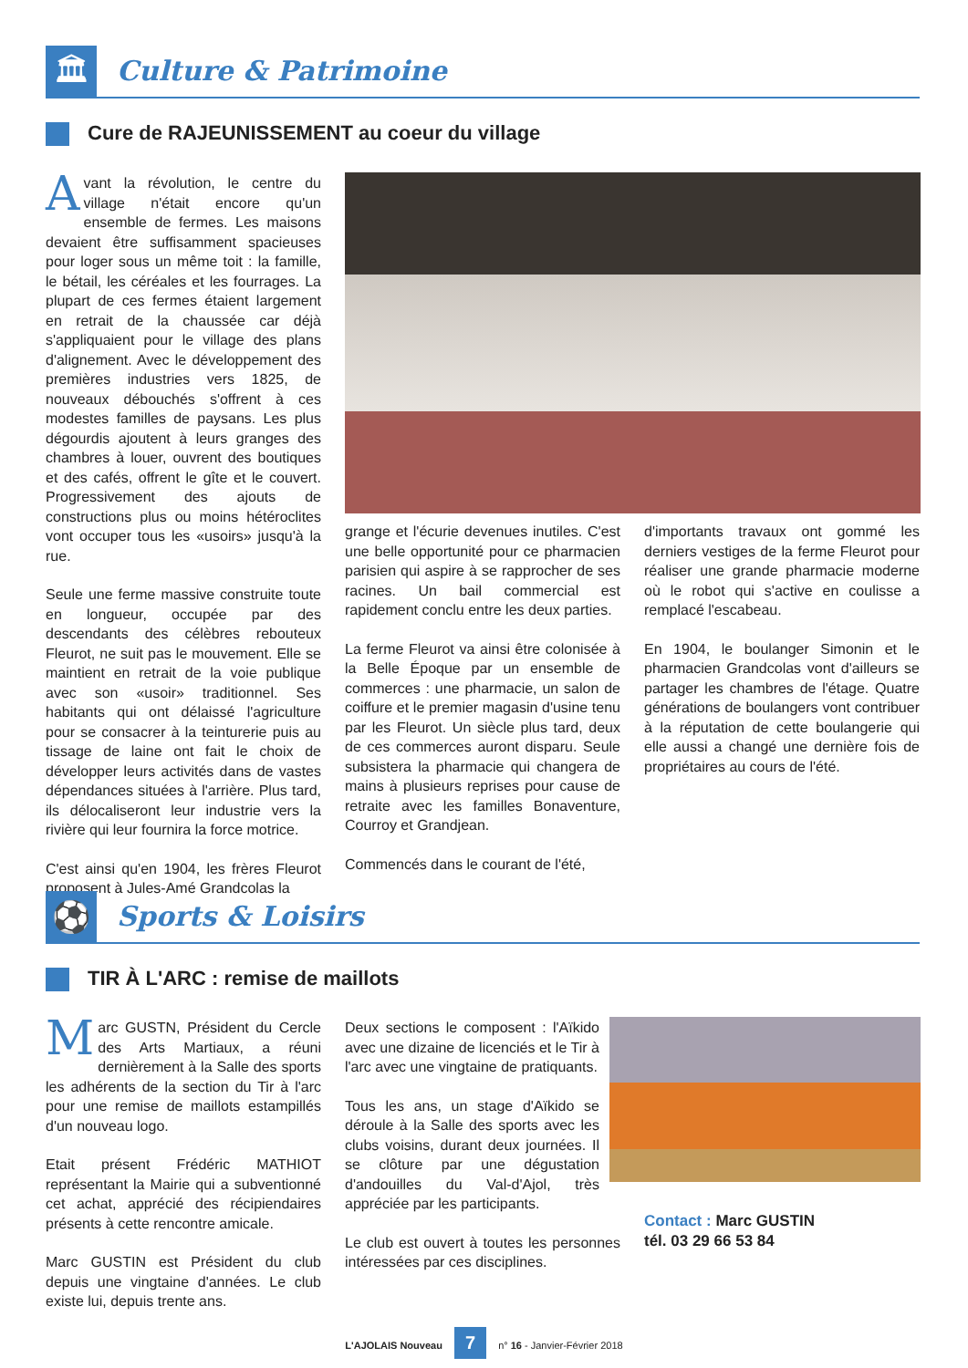🏛
Culture & Patrimoine
Cure de RAJEUNISSEMENT au coeur du village
Avant la révolution, le centre du village n'était encore qu'un ensemble de fermes. Les maisons devaient être suffisamment spacieuses pour loger sous un même toit : la famille, le bétail, les céréales et les fourrages. La plupart de ces fermes étaient largement en retrait de la chaussée car déjà s'appliquaient pour le village des plans d'alignement. Avec le développement des premières industries vers 1825, de nouveaux débouchés s'offrent à ces modestes familles de paysans. Les plus dégourdis ajoutent à leurs granges des chambres à louer, ouvrent des boutiques et des cafés, offrent le gîte et le couvert. Progressivement des ajouts de constructions plus ou moins hétéroclites vont occuper tous les «usoirs» jusqu'à la rue.
Seule une ferme massive construite toute en longueur, occupée par des descendants des célèbres rebouteux Fleurot, ne suit pas le mouvement. Elle se maintient en retrait de la voie publique avec son «usoir» traditionnel. Ses habitants qui ont délaissé l'agriculture pour se consacrer à la teinturerie puis au tissage de laine ont fait le choix de développer leurs activités dans de vastes dépendances situées à l'arrière. Plus tard, ils délocaliseront leur industrie vers la rivière qui leur fournira la force motrice.
C'est ainsi qu'en 1904, les frères Fleurot proposent à Jules-Amé Grandcolas la
grange et l'écurie devenues inutiles. C'est une belle opportunité pour ce pharmacien parisien qui aspire à se rapprocher de ses racines. Un bail commercial est rapidement conclu entre les deux parties.
La ferme Fleurot va ainsi être colonisée à la Belle Époque par un ensemble de commerces : une pharmacie, un salon de coiffure et le premier magasin d'usine tenu par les Fleurot. Un siècle plus tard, deux de ces commerces auront disparu. Seule subsistera la pharmacie qui changera de mains à plusieurs reprises pour cause de retraite avec les familles Bonaventure, Courroy et Grandjean.
Commencés dans le courant de l'été,
d'importants travaux ont gommé les derniers vestiges de la ferme Fleurot pour réaliser une grande pharmacie moderne où le robot qui s'active en coulisse a remplacé l'escabeau.
En 1904, le boulanger Simonin et le pharmacien Grandcolas vont d'ailleurs se partager les chambres de l'étage. Quatre générations de boulangers vont contribuer à la réputation de cette boulangerie qui elle aussi a changé une dernière fois de propriétaires au cours de l'été.
⚽
Sports & Loisirs
TIR À L'ARC : remise de maillots
Marc GUSTN, Président du Cercle des Arts Martiaux, a réuni dernièrement à la Salle des sports les adhérents de la section du Tir à l'arc pour une remise de maillots estampillés d'un nouveau logo.
Etait présent Frédéric MATHIOT représentant la Mairie qui a subventionné cet achat, apprécié des récipiendaires présents à cette rencontre amicale.
Marc GUSTIN est Président du club depuis une vingtaine d'années. Le club existe lui, depuis trente ans.
Deux sections le composent : l'Aïkido avec une dizaine de licenciés et le Tir à l'arc avec une vingtaine de pratiquants.
Tous les ans, un stage d'Aïkido se déroule à la Salle des sports avec les clubs voisins, durant deux journées. Il se clôture par une dégustation d'andouilles du Val-d'Ajol, très appréciée par les participants.
Le club est ouvert à toutes les personnes intéressées par ces disciplines.
Contact : Marc GUSTIN
tél. 03 29 66 53 84
L'AJOLAIS Nouveau 7 n° 16 - Janvier-Février 2018